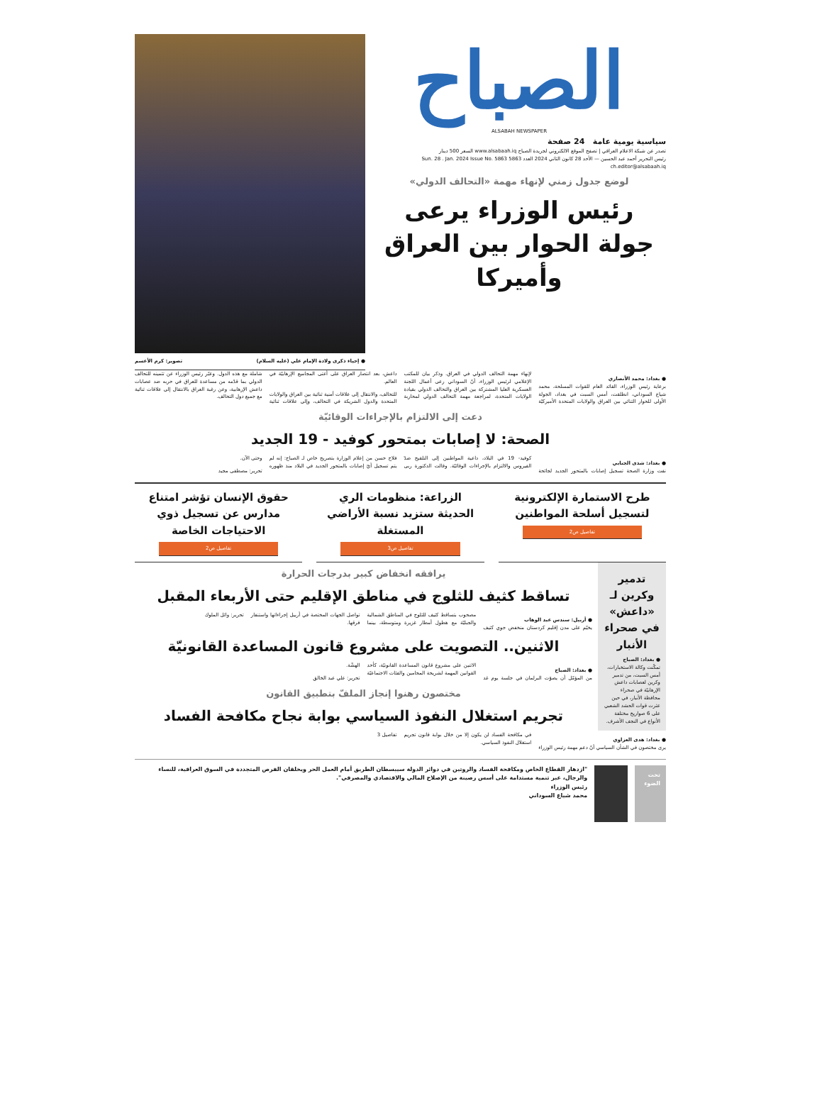الصباح
ALSABAH NEWSPAPER
سياسية يومية عامة 24 صفحة
تصدر عن شبكة الاعلام العراقي | تصفح الموقع الالكتروني لجريدة الصباح www.alsabaah.iq السعر 500 دينار
رئيس التحرير أحمد عبد الحسين — الأحد 28 كانون الثاني 2024 العدد 5863 Sun. 28 . Jan. 2024 Issue No. 5863 ch.editor@alsabaah.iq
لوضع جدول زمني لإنهاء مهمة «التحالف الدولي»
رئيس الوزراء يرعى جولة الحوار بين العراق وأميركا
● إحياء ذكرى ولادة الإمام علي (عليه السلام) تصوير: كرم الأعسم
● بغداد: محمد الأنصاري
برعاية رئيس الوزراء، القائد العام للقوات المسلحة، محمد شياع السوداني، انطلقت، أمس السبت في بغداد، الجولة الأولى للحوار الثنائي بين العراق والولايات المتحدة الأميركيّة لإنهاء مهمة التحالف الدولي في العراق. وذكر بيان للمكتب الإعلامي لرئيس الوزراء، أنّ السوداني رعى أعمال اللجنة العسكرية العليا المشتركة بين العراق والتحالف الدولي بقيادة الولايات المتحدة، لمراجعة مهمة التحالف الدولي لمحاربة داعش، بعد انتصار العراق على أعتى المجاميع الإرهابيّة في العالم.
للتحالف، والانتقال إلى علاقات أمنية ثنائية بين العراق والولايات المتحدة والدول الشريكة في التحالف، وإلى علاقات ثنائية شاملة مع هذه الدول. وعبّر رئيس الوزراء عن تثمينه للتحالف الدولي بما قدّمه من مساعدة للعراق في حربه ضد عصابات داعش الإرهابية، وعن رغبة العراق بالانتقال إلى علاقات ثنائية مع جميع دول التحالف.
دعت إلى الالتزام بالإجراءات الوقائيّة
الصحة: لا إصابات بمتحور كوفيد - 19 الجديد
● بغداد: شذى الجنابي
نفت وزارة الصحة تسجيل إصابات بالمتحور الجديد لجائحة كوفيد- 19 في البلاد، داعية المواطنين إلى التلقيح ضدّ الفيروس والالتزام بالإجراءات الوقائيّة. وقالت الدكتورة ربى فلاح حسن من إعلام الوزارة بتصريح خاص لـ الصباح: إنه لم يتم تسجيل أيّ إصابات بالمتحور الجديد في البلاد منذ ظهوره وحتى الآن.
تحرير: مصطفى مجيد
طرح الاستمارة الإلكترونية لتسجيل أسلحة المواطنين
تفاصيل ص2
الزراعة: منظومات الري الحديثة ستزيد نسبة الأراضي المستغلة
تفاصيل ص3
حقوق الإنسان تؤشر امتناع مدارس عن تسجيل ذوي الاحتياجات الخاصة
تفاصيل ص2
تدمير وكرين لـ «داعش» في صحراء الأنبار
● بغداد: الصباح
تمكّنت وكالة الاستخبارات، أمس السبت، من تدمير وكرين لعصابات داعش الإرهابيّة في صحراء محافظة الأنبار، في حين عثرت قوات الحشد الشعبي على 6 صواريخ مختلفة الأنواع في النجف الأشرف.
يرافقه انخفاض كبير بدرجات الحرارة
تساقط كثيف للثلوج في مناطق الإقليم حتى الأربعاء المقبل
● أربيل: سندس عبد الوهاب
يخيّم على مدن إقليم كردستان منخفض جوي كثيف مصحوب بتساقط كثيف للثلوج في المناطق الشمالية والجبليّة مع هطول أمطار غزيرة ومتوسطة، بينما تواصل الجهات المختصة في أربيل إجراءاتها واستنفار فرقها.
تحرير: وائل الملوك
الاثنين.. التصويت على مشروع قانون المساعدة القانونيّة
● بغداد: الصباح
من المؤمّل أن يصوّت البرلمان في جلسة يوم غد الاثنين على مشروع قانون المساعدة القانونيّة، كأحد القوانين المهمة لشريحة المحامين والفئات الاجتماعيّة الهشّة.
تحرير: علي عبد الخالق
مختصون رهنوا إنجاز الملفّ بتطبيق القانون
تجريم استغلال النفوذ السياسي بوابة نجاح مكافحة الفساد
● بغداد: هدى العزاوي
يرى مختصون في الشأن السياسي أنّ دعم مهمة رئيس الوزراء في مكافحة الفساد لن يكون إلا من خلال بوابة قانون تجريم استغلال النفوذ السياسي.
تفاصيل 3
تحت الضوء
"ازدهار القطاع الخاص ومكافحة الفساد والروتين في دوائر الدولة سيبسطان الطريق أمام العمل الحر ويخلقان الفرص المتجددة في السوق العراقية، للنساء والرجال، عبر تنمية مستدامة على أسس رصينة من الإصلاح المالي والاقتصادي والمصرفي".
رئيس الوزراء
محمد شياع السوداني